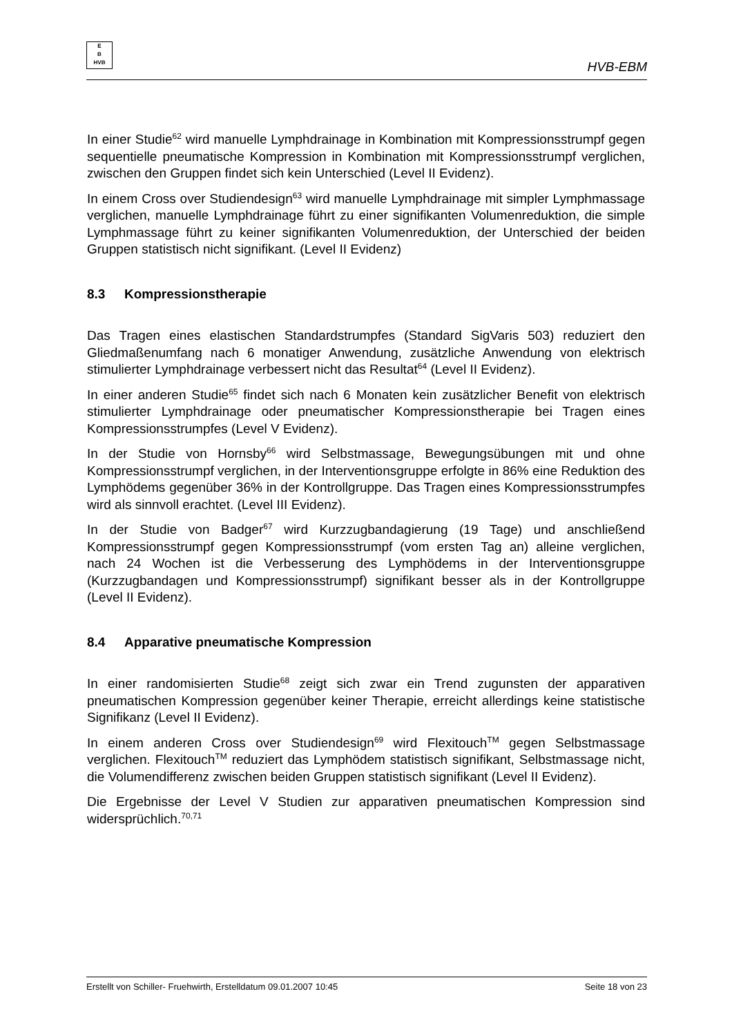E
B
HVB
HVB-EBM
In einer Studie<sup>62</sup> wird manuelle Lymphdrainage in Kombination mit Kompressionsstrumpf gegen sequentielle pneumatische Kompression in Kombination mit Kompressionsstrumpf verglichen, zwischen den Gruppen findet sich kein Unterschied (Level II Evidenz).
In einem Cross over Studiendesign<sup>63</sup> wird manuelle Lymphdrainage mit simpler Lymphmassage verglichen, manuelle Lymphdrainage führt zu einer signifikanten Volumenreduktion, die simple Lymphmassage führt zu keiner signifikanten Volumenreduktion, der Unterschied der beiden Gruppen statistisch nicht signifikant. (Level II Evidenz)
8.3 Kompressionstherapie
Das Tragen eines elastischen Standardstrumpfes (Standard SigVaris 503) reduziert den Gliedmaßenumfang nach 6 monatiger Anwendung, zusätzliche Anwendung von elektrisch stimulierter Lymphdrainage verbessert nicht das Resultat<sup>64</sup> (Level II Evidenz).
In einer anderen Studie<sup>65</sup> findet sich nach 6 Monaten kein zusätzlicher Benefit von elektrisch stimulierter Lymphdrainage oder pneumatischer Kompressionstherapie bei Tragen eines Kompressionsstrumpfes (Level V Evidenz).
In der Studie von Hornsby<sup>66</sup> wird Selbstmassage, Bewegungsübungen mit und ohne Kompressionsstrumpf verglichen, in der Interventionsgruppe erfolgte in 86% eine Reduktion des Lymphödems gegenüber 36% in der Kontrollgruppe. Das Tragen eines Kompressionsstrumpfes wird als sinnvoll erachtet. (Level III Evidenz).
In der Studie von Badger<sup>67</sup> wird Kurzzugbandagierung (19 Tage) und anschließend Kompressionsstrumpf gegen Kompressionsstrumpf (vom ersten Tag an) alleine verglichen, nach 24 Wochen ist die Verbesserung des Lymphödems in der Interventionsgruppe (Kurzzugbandagen und Kompressionsstrumpf) signifikant besser als in der Kontrollgruppe (Level II Evidenz).
8.4 Apparative pneumatische Kompression
In einer randomisierten Studie<sup>68</sup> zeigt sich zwar ein Trend zugunsten der apparativen pneumatischen Kompression gegenüber keiner Therapie, erreicht allerdings keine statistische Signifikanz (Level II Evidenz).
In einem anderen Cross over Studiendesign<sup>69</sup> wird Flexitouch<sup>TM</sup> gegen Selbstmassage verglichen. Flexitouch<sup>TM</sup> reduziert das Lymphödem statistisch signifikant, Selbstmassage nicht, die Volumendifferenz zwischen beiden Gruppen statistisch signifikant (Level II Evidenz).
Die Ergebnisse der Level V Studien zur apparativen pneumatischen Kompression sind widersprüchlich.<sup>70,71</sup>
Erstellt von Schiller- Fruehwirth, Erstelldatum 09.01.2007 10:45 Seite 18 von 23